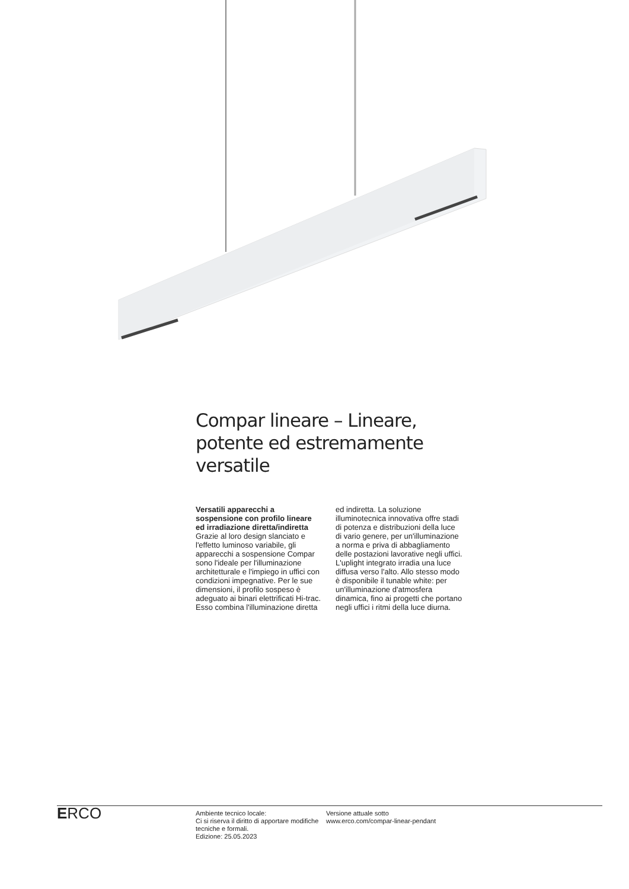Compar lineare – Lineare, potente ed estremamente versatile
Versatili apparecchi a sospensione con profilo lineare ed irradiazione diretta/indiretta
Grazie al loro design slanciato e l'effetto luminoso variabile, gli apparecchi a sospensione Compar sono l'ideale per l'illuminazione architetturale e l'impiego in uffici con condizioni impegnative. Per le sue dimensioni, il profilo sospeso è adeguato ai binari elettrificati Hi-trac. Esso combina l'illuminazione diretta ed indiretta. La soluzione illuminotecnica innovativa offre stadi di potenza e distribuzioni della luce di vario genere, per un'illuminazione a norma e priva di abbagliamento delle postazioni lavorative negli uffici. L'uplight integrato irradia una luce diffusa verso l'alto. Allo stesso modo è disponibile il tunable white: per un'illuminazione d'atmosfera dinamica, fino ai progetti che portano negli uffici i ritmi della luce diurna.
ERCO
Ambiente tecnico locale:
Ci si riserva il diritto di apportare modifiche tecniche e formali.
Edizione: 25.05.2023
Versione attuale sotto
www.erco.com/compar-linear-pendant